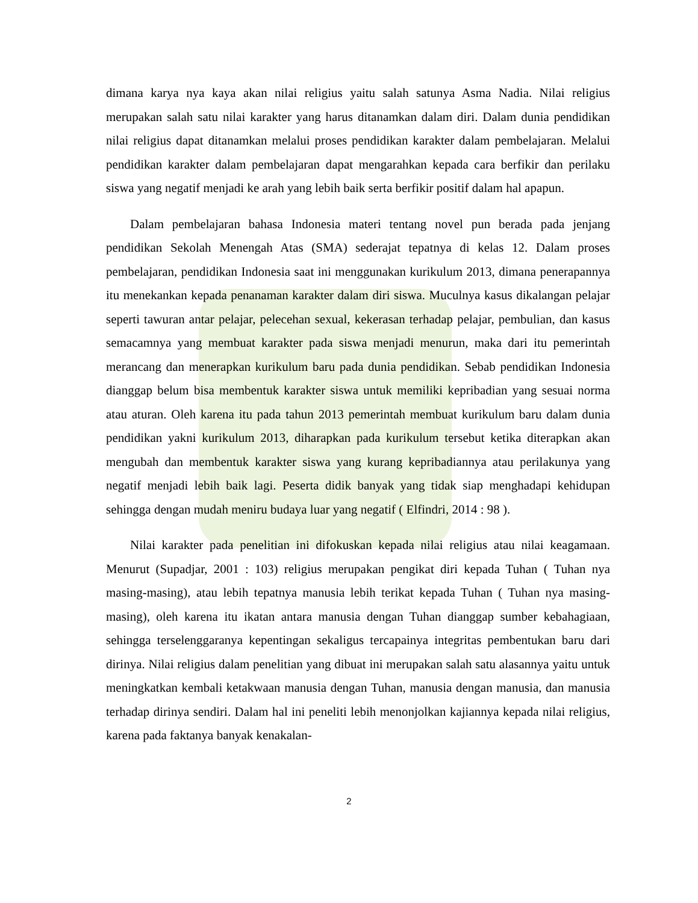dimana karya nya kaya akan nilai religius yaitu salah satunya Asma Nadia. Nilai religius merupakan salah satu nilai karakter yang harus ditanamkan dalam diri. Dalam dunia pendidikan nilai religius dapat ditanamkan melalui proses pendidikan karakter dalam pembelajaran. Melalui pendidikan karakter dalam pembelajaran dapat mengarahkan kepada cara berfikir dan perilaku siswa yang negatif menjadi ke arah yang lebih baik serta berfikir positif dalam hal apapun.
Dalam pembelajaran bahasa Indonesia materi tentang novel pun berada pada jenjang pendidikan Sekolah Menengah Atas (SMA) sederajat tepatnya di kelas 12. Dalam proses pembelajaran, pendidikan Indonesia saat ini menggunakan kurikulum 2013, dimana penerapannya itu menekankan kepada penanaman karakter dalam diri siswa. Muculnya kasus dikalangan pelajar seperti tawuran antar pelajar, pelecehan sexual, kekerasan terhadap pelajar, pembulian, dan kasus semacamnya yang membuat karakter pada siswa menjadi menurun, maka dari itu pemerintah merancang dan menerapkan kurikulum baru pada dunia pendidikan. Sebab pendidikan Indonesia dianggap belum bisa membentuk karakter siswa untuk memiliki kepribadian yang sesuai norma atau aturan. Oleh karena itu pada tahun 2013 pemerintah membuat kurikulum baru dalam dunia pendidikan yakni kurikulum 2013, diharapkan pada kurikulum tersebut ketika diterapkan akan mengubah dan membentuk karakter siswa yang kurang kepribadiannya atau perilakunya yang negatif menjadi lebih baik lagi. Peserta didik banyak yang tidak siap menghadapi kehidupan sehingga dengan mudah meniru budaya luar yang negatif ( Elfindri, 2014 : 98 ).
Nilai karakter pada penelitian ini difokuskan kepada nilai religius atau nilai keagamaan. Menurut (Supadjar, 2001 : 103) religius merupakan pengikat diri kepada Tuhan ( Tuhan nya masing-masing), atau lebih tepatnya manusia lebih terikat kepada Tuhan ( Tuhan nya masing-masing), oleh karena itu ikatan antara manusia dengan Tuhan dianggap sumber kebahagiaan, sehingga terselenggaranya kepentingan sekaligus tercapainya integritas pembentukan baru dari dirinya. Nilai religius dalam penelitian yang dibuat ini merupakan salah satu alasannya yaitu untuk meningkatkan kembali ketakwaan manusia dengan Tuhan, manusia dengan manusia, dan manusia terhadap dirinya sendiri. Dalam hal ini peneliti lebih menonjolkan kajiannya kepada nilai religius, karena pada faktanya banyak kenakalan-
2